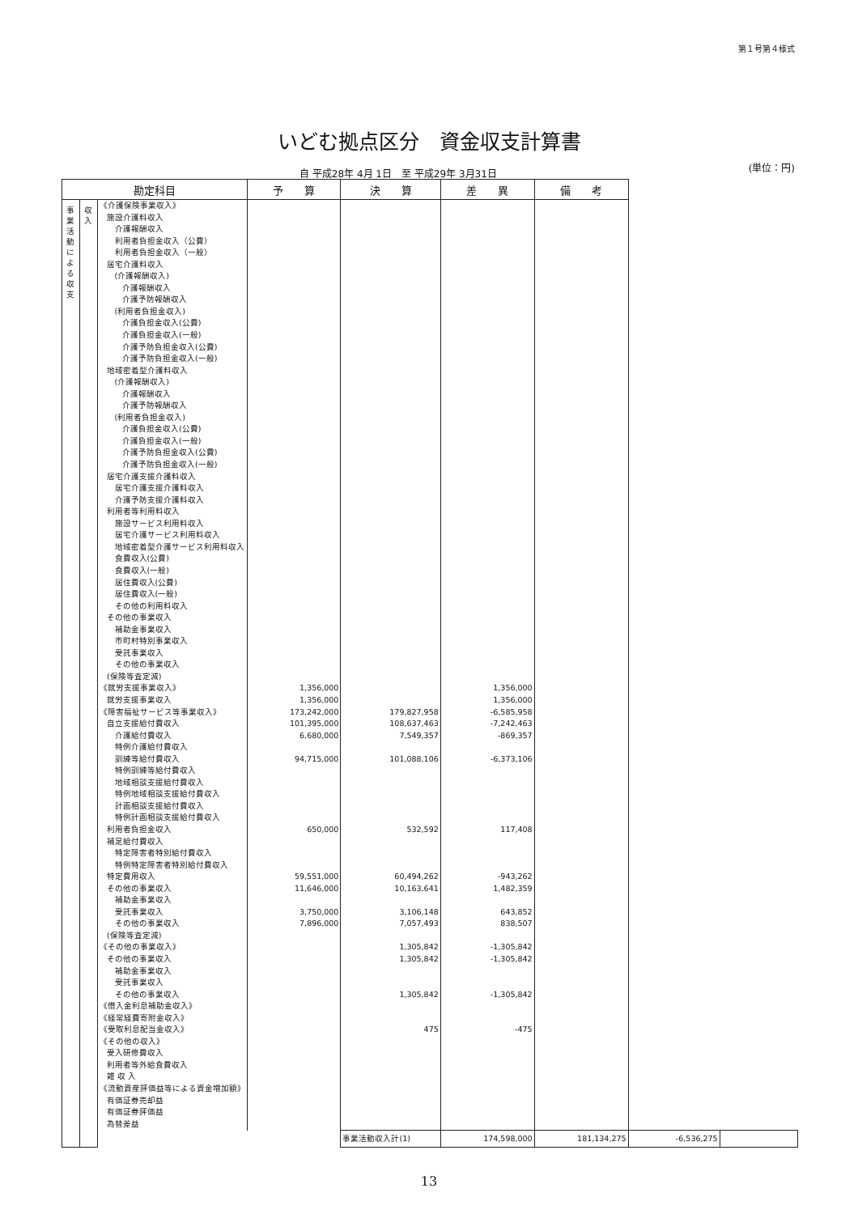第１号第４様式
いどむ拠点区分　資金収支計算書
自 平成28年 4月 1日　至 平成29年 3月31日
(単位：円)
| 勘定科目 | | | 予 算 | 決 算 | 差 異 | 備 考 | | |
| --- | --- | --- | --- | --- | --- | --- | --- | --- |
| 事業活動による収支 | 収入 | 《介護保険事業収入》 | | | | | | |
| | | 施設介護料収入 | | | | | | |
| | | 介護報酬収入 | | | | | | |
| | | 利用者負担金収入（公費） | | | | | | |
| | | 利用者負担金収入（一般） | | | | | | |
| | | 居宅介護料収入 | | | | | | |
| | | (介護報酬収入) | | | | | | |
| | | 介護報酬収入 | | | | | | |
| | | 介護予防報酬収入 | | | | | | |
| | | (利用者負担金収入) | | | | | | |
| | | 介護負担金収入(公費) | | | | | | |
| | | 介護負担金収入(一般) | | | | | | |
| | | 介護予防負担金収入(公費) | | | | | | |
| | | 介護予防負担金収入(一般) | | | | | | |
| | | 地域密着型介護料収入 | | | | | | |
| | | (介護報酬収入) | | | | | | |
| | | 介護報酬収入 | | | | | | |
| | | 介護予防報酬収入 | | | | | | |
| | | (利用者負担金収入) | | | | | | |
| | | 介護負担金収入(公費) | | | | | | |
| | | 介護負担金収入(一般) | | | | | | |
| | | 介護予防負担金収入(公費) | | | | | | |
| | | 介護予防負担金収入(一般) | | | | | | |
| | | 居宅介護支援介護料収入 | | | | | | |
| | | 居宅介護支援介護料収入 | | | | | | |
| | | 介護予防支援介護料収入 | | | | | | |
| | | 利用者等利用料収入 | | | | | | |
| | | 施設サービス利用料収入 | | | | | | |
| | | 居宅介護サービス利用料収入 | | | | | | |
| | | 地域密着型介護サービス利用料収入 | | | | | | |
| | | 食費収入(公費) | | | | | | |
| | | 食費収入(一般) | | | | | | |
| | | 居住費収入(公費) | | | | | | |
| | | 居住費収入(一般) | | | | | | |
| | | その他の利用料収入 | | | | | | |
| | | その他の事業収入 | | | | | | |
| | | 補助金事業収入 | | | | | | |
| | | 市町村特別事業収入 | | | | | | |
| | | 受託事業収入 | | | | | | |
| | | その他の事業収入 | | | | | | |
| | | (保険等査定減) | | | | | | |
| | | 《就労支援事業収入》 | 1,356,000 | | 1,356,000 | | | |
| | | 就労支援事業収入 | 1,356,000 | | 1,356,000 | | | |
| | | 《障害福祉サービス等事業収入》 | 173,242,000 | 179,827,958 | -6,585,958 | | | |
| | | 自立支援給付費収入 | 101,395,000 | 108,637,463 | -7,242,463 | | | |
| | | 介護給付費収入 | 6,680,000 | 7,549,357 | -869,357 | | | |
| | | 特例介護給付費収入 | | | | | | |
| | | 訓練等給付費収入 | 94,715,000 | 101,088,106 | -6,373,106 | | | |
| | | 特例訓練等給付費収入 | | | | | | |
| | | 地域相談支援給付費収入 | | | | | | |
| | | 特例地域相談支援給付費収入 | | | | | | |
| | | 計画相談支援給付費収入 | | | | | | |
| | | 特例計画相談支援給付費収入 | | | | | | |
| | | 利用者負担金収入 | 650,000 | 532,592 | 117,408 | | | |
| | | 補足給付費収入 | | | | | | |
| | | 特定障害者特別給付費収入 | | | | | | |
| | | 特例特定障害者特別給付費収入 | | | | | | |
| | | 特定費用収入 | 59,551,000 | 60,494,262 | -943,262 | | | |
| | | その他の事業収入 | 11,646,000 | 10,163,641 | 1,482,359 | | | |
| | | 補助金事業収入 | | | | | | |
| | | 受託事業収入 | 3,750,000 | 3,106,148 | 643,852 | | | |
| | | その他の事業収入 | 7,896,000 | 7,057,493 | 838,507 | | | |
| | | (保険等査定減) | | | | | | |
| | | 《その他の事業収入》 | | 1,305,842 | -1,305,842 | | | |
| | | その他の事業収入 | | 1,305,842 | -1,305,842 | | | |
| | | 補助金事業収入 | | | | | | |
| | | 受託事業収入 | | | | | | |
| | | その他の事業収入 | | 1,305,842 | -1,305,842 | | | |
| | | 《借入金利息補助金収入》 | | | | | | |
| | | 《経常経費寄附金収入》 | | | | | | |
| | | 《受取利息配当金収入》 | | 475 | -475 | | | |
| | | 《その他の収入》 | | | | | | |
| | | 受入研修費収入 | | | | | | |
| | | 利用者等外給食費収入 | | | | | | |
| | | 雑 収 入 | | | | | | |
| | | 《流動資産評価益等による資金増加額》 | | | | | | |
| | | 有価証券売却益 | | | | | | |
| | | 有価証券評価益 | | | | | | |
| | | 為替差益 | | | | | | |
| | | | | 事業活動収入計(1) | 174,598,000 | 181,134,275 | -6,536,275 | |
13